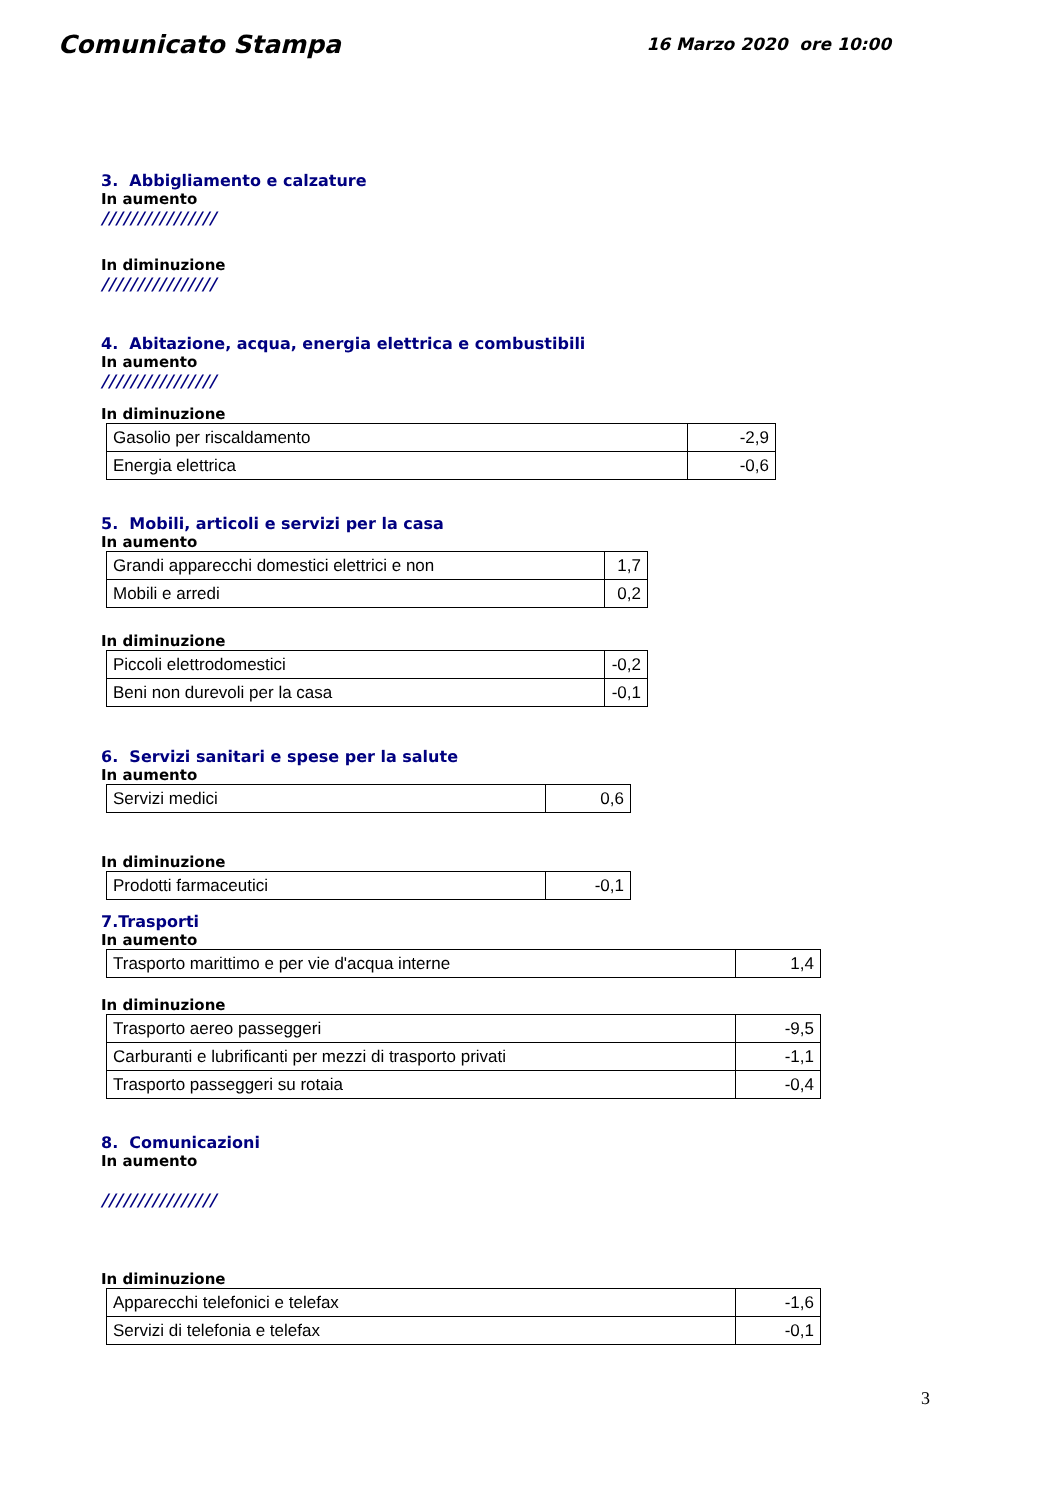Comunicato Stampa
16 Marzo 2020 ore 10:00
3. Abbigliamento e calzature
In aumento
////////////////
In diminuzione
////////////////
4. Abitazione, acqua, energia elettrica e combustibili
In aumento
////////////////
In diminuzione
| Gasolio per riscaldamento | -2,9 |
| Energia elettrica | -0,6 |
5. Mobili, articoli e servizi per la casa
In aumento
| Grandi apparecchi domestici elettrici e non | 1,7 |
| Mobili e arredi | 0,2 |
In diminuzione
| Piccoli elettrodomestici | -0,2 |
| Beni non durevoli per la casa | -0,1 |
6. Servizi sanitari e spese per la salute
In aumento
| Servizi medici | 0,6 |
In diminuzione
| Prodotti farmaceutici | -0,1 |
7.Trasporti
In aumento
| Trasporto marittimo e per vie d'acqua interne | 1,4 |
In diminuzione
| Trasporto aereo passeggeri | -9,5 |
| Carburanti e lubrificanti per mezzi di trasporto privati | -1,1 |
| Trasporto passeggeri su rotaia | -0,4 |
8. Comunicazioni
In aumento
////////////////
In diminuzione
| Apparecchi telefonici e telefax | -1,6 |
| Servizi di telefonia e telefax | -0,1 |
3